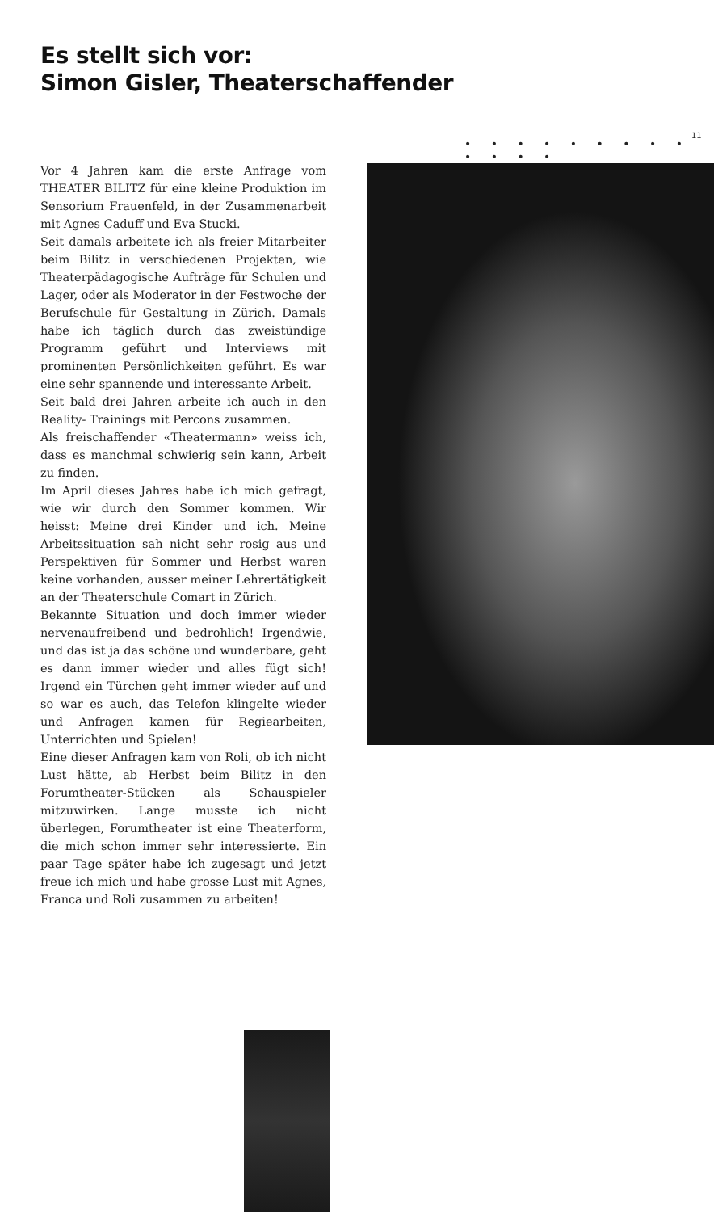Es stellt sich vor:
Simon Gisler, Theaterschaffender
11
• • • • • • • • • • • • •
Vor 4 Jahren kam die erste Anfrage vom THEATER BILITZ für eine kleine Produktion im Sensorium Frauenfeld, in der Zusammenarbeit mit Agnes Caduff und Eva Stucki.
Seit damals arbeitete ich als freier Mitarbeiter beim Bilitz in verschiedenen Projekten, wie Theaterpädagogische Aufträge für Schulen und Lager, oder als Moderator in der Festwoche der Berufschule für Gestaltung in Zürich. Damals habe ich täglich durch das zweistündige Programm geführt und Interviews mit prominenten Persönlichkeiten geführt. Es war eine sehr spannende und interessante Arbeit.
Seit bald drei Jahren arbeite ich auch in den Reality- Trainings mit Percons zusammen.
Als freischaffender «Theatermann» weiss ich, dass es manchmal schwierig sein kann, Arbeit zu finden.
Im April dieses Jahres habe ich mich gefragt, wie wir durch den Sommer kommen. Wir heisst: Meine drei Kinder und ich. Meine Arbeitssituation sah nicht sehr rosig aus und Perspektiven für Sommer und Herbst waren keine vorhanden, ausser meiner Lehrertätigkeit an der Theaterschule Comart in Zürich.
Bekannte Situation und doch immer wieder nervenaufreibend und bedrohlich! Irgendwie, und das ist ja das schöne und wunderbare, geht es dann immer wieder und alles fügt sich! Irgend ein Türchen geht immer wieder auf und so war es auch, das Telefon klingelte wieder und Anfragen kamen für Regiearbeiten, Unterrichten und Spielen!
Eine dieser Anfragen kam von Roli, ob ich nicht Lust hätte, ab Herbst beim Bilitz in den Forumtheater-Stücken als Schauspieler mitzuwirken. Lange musste ich nicht überlegen, Forumtheater ist eine Theaterform, die mich schon immer sehr interessierte. Ein paar Tage später habe ich zugesagt und jetzt freue ich mich und habe grosse Lust mit Agnes, Franca und Roli zusammen zu arbeiten!